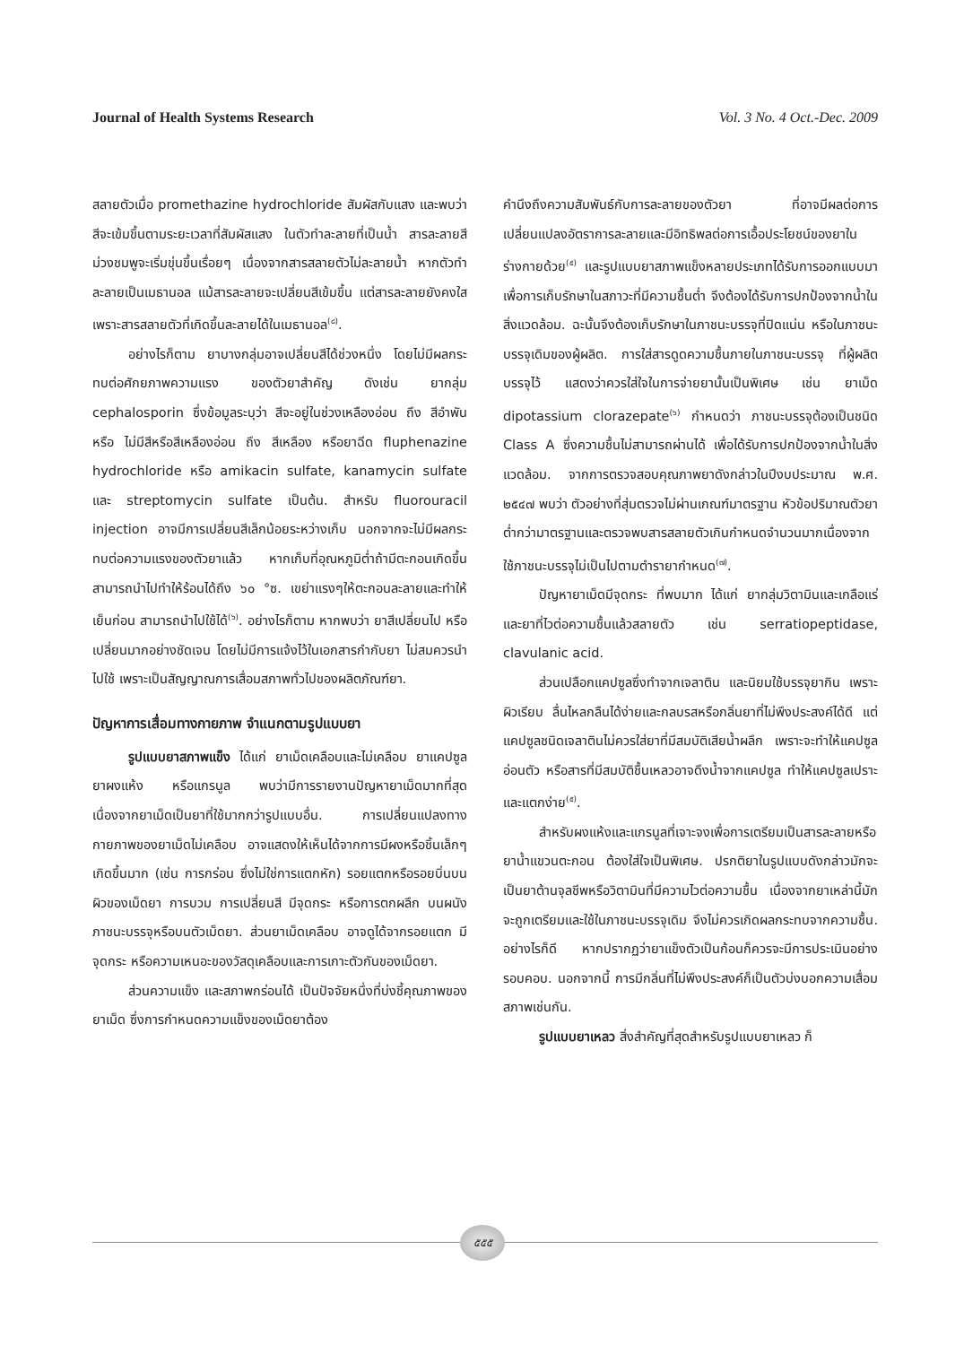Journal of Health Systems Research Vol. 3 No. 4 Oct.-Dec. 2009
สลายตัวเมื่อ promethazine hydrochloride สัมผัสกับแสง และพบว่าสีจะเข้มขึ้นตามระยะเวลาที่สัมผัสแสง ในตัวทำละลายที่เป็นน้ำ สารละลายสีม่วงชมพูจะเริ่มขุ่นขึ้นเรื่อยๆ เนื่องจากสารสลายตัวไม่ละลายน้ำ หากตัวทำละลายเป็นเมธานอล แม้สารละลายจะเปลี่ยนสีเข้มขึ้น แต่สารละลายยังคงใส เพราะสารสลายตัวที่เกิดขึ้นละลายได้ในเมธานอล<sup>(๘)</sup>.
อย่างไรก็ตาม ยาบางกลุ่มอาจเปลี่ยนสีได้ช่วงหนึ่ง โดยไม่มีผลกระทบต่อศักยภาพความแรง ของตัวยาสำคัญ ดังเช่น ยากลุ่ม cephalosporin ซึ่งข้อมูลระบุว่า สีจะอยู่ในช่วงเหลืองอ่อน ถึง สีอำพัน หรือ ไม่มีสีหรือสีเหลืองอ่อน ถึง สีเหลือง หรือยาฉีด fluphenazine hydrochloride หรือ amikacin sulfate, kanamycin sulfate และ streptomycin sulfate เป็นต้น. สำหรับ fluorouracil injection อาจมีการเปลี่ยนสีเล็กน้อยระหว่างเก็บ นอกจากจะไม่มีผลกระทบต่อความแรงของตัวยาแล้ว หากเก็บที่อุณหภูมิต่ำถ้ามีตะกอนเกิดขึ้น สามารถนำไปทำให้ร้อนได้ถึง ๖๐ °ซ. เขย่าแรงๆให้ตะกอนละลายและทำให้เย็นก่อน สามารถนำไปใช้ได้<sup>(๖)</sup>. อย่างไรก็ตาม หากพบว่า ยาสีเปลี่ยนไป หรือเปลี่ยนมากอย่างชัดเจน โดยไม่มีการแจ้งไว้ในเอกสารกำกับยา ไม่สมควรนำไปใช้ เพราะเป็นสัญญาณการเสื่อมสภาพทั่วไปของผลิตภัณฑ์ยา.
ปัญหาการเสื่อมทางกายภาพ จำแนกตามรูปแบบยา
รูปแบบยาสภาพแข็ง ได้แก่ ยาเม็ดเคลือบและไม่เคลือบ ยาแคปซูล ยาผงแห้ง หรือแกรนูล พบว่ามีการรายงานปัญหายาเม็ดมากที่สุด เนื่องจากยาเม็ดเป็นยาที่ใช้มากกว่ารูปแบบอื่น. การเปลี่ยนแปลงทางกายภาพของยาเม็ดไม่เคลือบ อาจแสดงให้เห็นได้จากการมีผงหรือชิ้นเล็กๆเกิดขึ้นมาก (เช่น การกร่อน ซึ่งไม่ใช่การแตกหัก) รอยแตกหรือรอยบิ่นบนผิวของเม็ดยา การบวม การเปลี่ยนสี มีจุดกระ หรือการตกผลึก บนผนังภาชนะบรรจุหรือบนตัวเม็ดยา. ส่วนยาเม็ดเคลือบ อาจดูได้จากรอยแตก มีจุดกระ หรือความเหนอะของวัสดุเคลือบและการเกาะตัวกันของเม็ดยา.
ส่วนความแข็ง และสภาพกร่อนได้ เป็นปัจจัยหนึ่งที่บ่งชี้คุณภาพของยาเม็ด ซึ่งการกำหนดความแข็งของเม็ดยาต้อง
คำนึงถึงความสัมพันธ์กับการละลายของตัวยา ที่อาจมีผลต่อการเปลี่ยนแปลงอัตราการละลายและมีอิทธิพลต่อการเอื้อประโยชน์ของยาในร่างกายด้วย<sup>(๕)</sup> และรูปแบบยาสภาพแข็งหลายประเภทได้รับการออกแบบมาเพื่อการเก็บรักษาในสภาวะที่มีความชื้นต่ำ จึงต้องได้รับการปกป้องจากน้ำในสิ่งแวดล้อม. ฉะนั้นจึงต้องเก็บรักษาในภาชนะบรรจุที่ปิดแน่น หรือในภาชนะบรรจุเดิมของผู้ผลิต. การใส่สารดูดความชื้นภายในภาชนะบรรจุ ที่ผู้ผลิตบรรจุไว้ แสดงว่าควรใส่ใจในการจ่ายยานั้นเป็นพิเศษ เช่น ยาเม็ด dipotassium clorazepate<sup>(๖)</sup> กำหนดว่า ภาชนะบรรจุต้องเป็นชนิด Class A ซึ่งความชื้นไม่สามารถผ่านได้ เพื่อได้รับการปกป้องจากน้ำในสิ่งแวดล้อม. จากการตรวจสอบคุณภาพยาดังกล่าวในปีงบประมาณ พ.ศ. ๒๕๔๗ พบว่า ตัวอย่างที่สุ่มตรวจไม่ผ่านเกณฑ์มาตรฐาน หัวข้อปริมาณตัวยาต่ำกว่ามาตรฐานและตรวจพบสารสลายตัวเกินกำหนดจำนวนมากเนื่องจากใช้ภาชนะบรรจุไม่เป็นไปตามตำรายากำหนด<sup>(๗)</sup>.
ปัญหายาเม็ดมีจุดกระ ที่พบมาก ได้แก่ ยากลุ่มวิตามินและเกลือแร่ และยาที่ไวต่อความชื้นแล้วสลายตัว เช่น serratiopeptidase, clavulanic acid.
ส่วนเปลือกแคปซูลซึ่งทำจากเจลาติน และนิยมใช้บรรจุยากิน เพราะผิวเรียบ ลื่นไหลกลืนได้ง่ายและกลบรสหรือกลิ่นยาที่ไม่พึงประสงค์ได้ดี แต่แคปซูลชนิดเจลาตินไม่ควรใส่ยาที่มีสมบัติเสียน้ำผลึก เพราะจะทำให้แคปซูลอ่อนตัว หรือสารที่มีสมบัติชื้นเหลวอาจดึงน้ำจากแคปซูล ทำให้แคปซูลเปราะและแตกง่าย<sup>(๕)</sup>.
สำหรับผงแห้งและแกรนูลที่เจาะจงเพื่อการเตรียมเป็นสารละลายหรือยาน้ำแขวนตะกอน ต้องใส่ใจเป็นพิเศษ. ปรกติยาในรูปแบบดังกล่าวมักจะเป็นยาต้านจุลชีพหรือวิตามินที่มีความไวต่อความชื้น เนื่องจากยาเหล่านี้มักจะถูกเตรียมและใช้ในภาชนะบรรจุเดิม จึงไม่ควรเกิดผลกระทบจากความชื้น. อย่างไรก็ดี หากปรากฏว่ายาแข็งตัวเป็นก้อนก็ควรจะมีการประเมินอย่างรอบคอบ. นอกจากนี้ การมีกลิ่นที่ไม่พึงประสงค์ก็เป็นตัวบ่งบอกความเสื่อมสภาพเช่นกัน.
รูปแบบยาเหลว สิ่งสำคัญที่สุดสำหรับรูปแบบยาเหลว ก็
๕๕๕